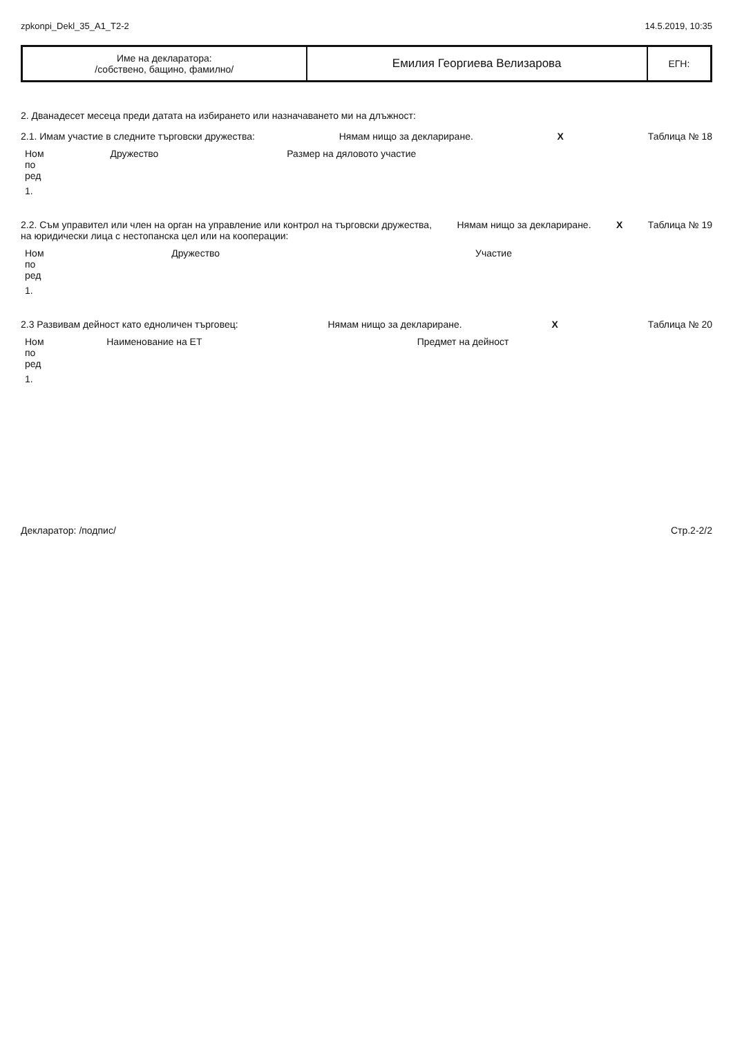zpkonpi_Dekl_35_A1_T2-2 14.5.2019, 10:35
| Име на декларатора: /собствено, бащино, фамилно/ | Емилия Георгиева Велизарова | ЕГН: |
2. Дванадесет месеца преди датата на избирането или назначаването ми на длъжност:
2.1. Имам участие в следните търговски дружества: Нямам нищо за деклариране. X Таблица № 18
| Ном по ред | Дружество | Размер на дяловото участие |
| --- | --- | --- |
| 1. | | |
2.2. Съм управител или член на орган на управление или контрол на търговски дружества,
на юридически лица с нестопанска цел или на кооперации: Нямам нищо за деклариране. X Таблица № 19
| Ном по ред | Дружество | Участие |
| --- | --- | --- |
| 1. | | |
2.3 Развивам дейност като едноличен търговец: Нямам нищо за деклариране. X Таблица № 20
| Ном по ред | Наименование на ЕТ | Предмет на дейност |
| --- | --- | --- |
| 1. | | |
Декларатор: /подпис/ Стр.2-2/2